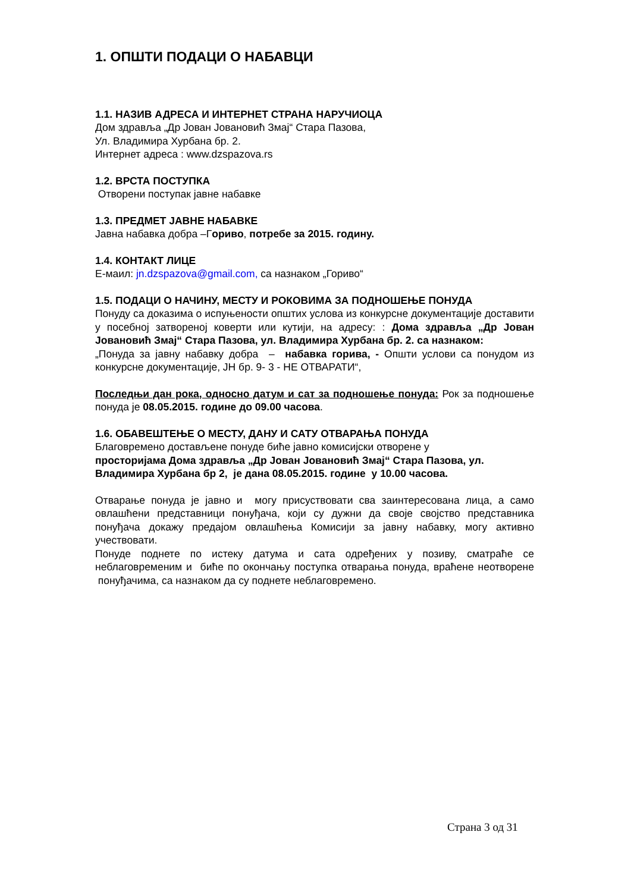1. ОПШТИ ПОДАЦИ О НАБАВЦИ
1.1. НАЗИВ АДРЕСА И ИНТЕРНЕТ СТРАНА НАРУЧИОЦА
Дом здравља „Др Јован Јовановић Змај“ Стара Пазова,
Ул. Владимира Хурбана бр. 2.
Интернет адреса : www.dzspazova.rs
1.2. ВРСТА ПОСТУПКА
Отворени поступак јавне набавке
1.3. ПРЕДМЕТ ЈАВНЕ НАБАВКЕ
Јавна набавка добра –Гориво, потребе за 2015. годину.
1.4. КОНТАКТ ЛИЦЕ
Е-маил: jn.dzspazova@gmail.com, са назнаком „Гориво“
1.5. ПОДАЦИ О НАЧИНУ, МЕСТУ И РОКОВИМА ЗА ПОДНОШЕЊЕ ПОНУДА
Понуду са доказима о испуњености општих услова из конкурсне документације доставити у посебној затвореној коверти или кутији, на адресу: : Дома здравља „Др Јован Јовановић Змај“ Стара Пазова, ул. Владимира Хурбана бр. 2. са назнаком:
„Понуда за јавну набавку добра – набавка горива, - Општи услови са понудом из конкурсне документације, ЈН бр. 9- 3 - НЕ ОТВАРАТИ“,
Последњи дан рока, односно датум и сат за подношење понуда: Рок за подношење понуда је 08.05.2015. године до 09.00 часова.
1.6. ОБАВЕШТЕЊЕ О МЕСТУ, ДАНУ И САТУ ОТВАРАЊА ПОНУДА
Благовремено достављене понуде биће јавно комисијски отворене у
просторијама Дома здравља „Др Јован Јовановић Змај“ Стара Пазова, ул. Владимира Хурбана бр 2, је дана 08.05.2015. године у 10.00 часова.
Отварање понуда је јавно и могу присуствовати сва заинтересована лица, а само овлашћени представници понуђача, који су дужни да своје својство представника понуђача докажу предајом овлашћења Комисији за јавну набавку, могу активно учествовати.
Понуде поднете по истеку датума и сата одређених у позиву, сматраће се неблаговременим и биће по окончању поступка отварања понуда, враћене неотворене понуђачима, са назнаком да су поднете неблаговремено.
Страна 3 од 31